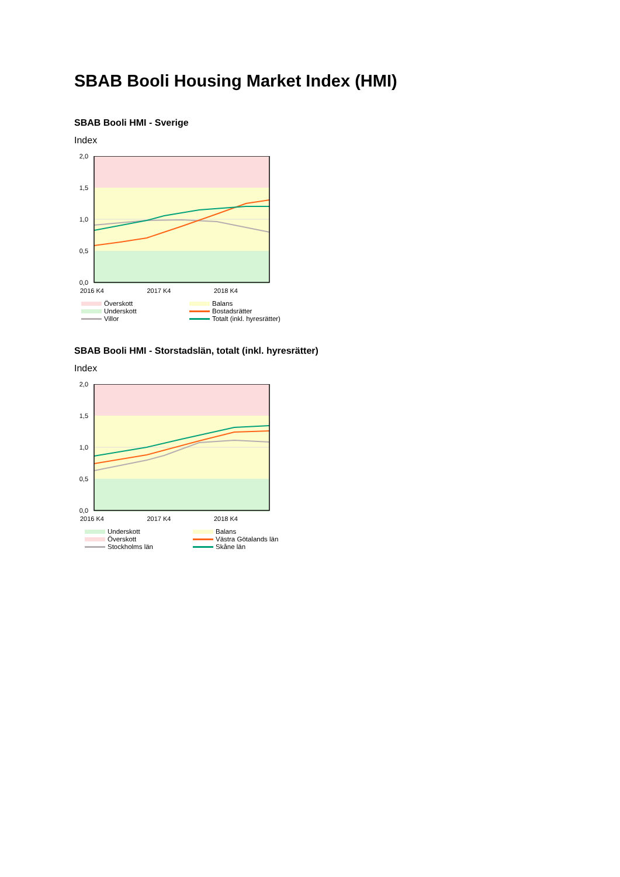SBAB Booli Housing Market Index (HMI)
SBAB Booli HMI - Sverige
Index
2,0
1,5
1,0
0,5
0,0
2016 K4 2017 K4 2018 K4
Överskott
Balans
Underskott
Bostadsrätter
Villor
Totalt (inkl. hyresrätter)
SBAB Booli HMI - Storstadslän, totalt (inkl. hyresrätter)
Index
2,0
1,5
1,0
0,5
0,0
2016 K4 2017 K4 2018 K4
Underskott
Balans
Överskott
Västra Götalands län
Stockholms län
Skåne län